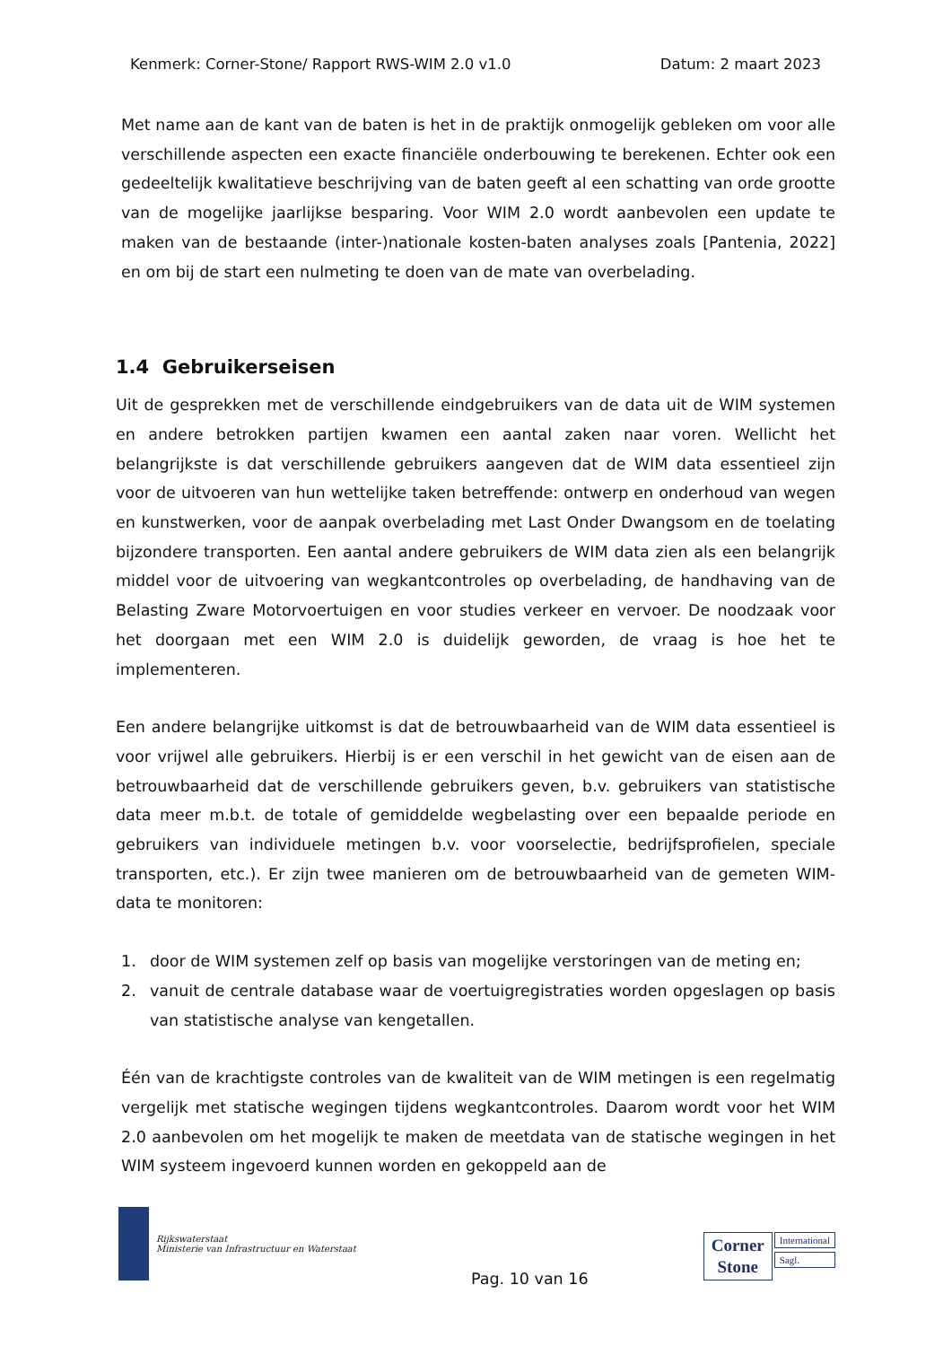Kenmerk: Corner-Stone/ Rapport RWS-WIM 2.0 v1.0 Datum: 2 maart 2023
Met name aan de kant van de baten is het in de praktijk onmogelijk gebleken om voor alle verschillende aspecten een exacte financiële onderbouwing te berekenen. Echter ook een gedeeltelijk kwalitatieve beschrijving van de baten geeft al een schatting van orde grootte van de mogelijke jaarlijkse besparing. Voor WIM 2.0 wordt aanbevolen een update te maken van de bestaande (inter-)nationale kosten-baten analyses zoals [Pantenia, 2022] en om bij de start een nulmeting te doen van de mate van overbelading.
1.4 Gebruikerseisen
Uit de gesprekken met de verschillende eindgebruikers van de data uit de WIM systemen en andere betrokken partijen kwamen een aantal zaken naar voren. Wellicht het belangrijkste is dat verschillende gebruikers aangeven dat de WIM data essentieel zijn voor de uitvoeren van hun wettelijke taken betreffende: ontwerp en onderhoud van wegen en kunstwerken, voor de aanpak overbelading met Last Onder Dwangsom en de toelating bijzondere transporten. Een aantal andere gebruikers de WIM data zien als een belangrijk middel voor de uitvoering van wegkantcontroles op overbelading, de handhaving van de Belasting Zware Motorvoertuigen en voor studies verkeer en vervoer. De noodzaak voor het doorgaan met een WIM 2.0 is duidelijk geworden, de vraag is hoe het te implementeren.
Een andere belangrijke uitkomst is dat de betrouwbaarheid van de WIM data essentieel is voor vrijwel alle gebruikers. Hierbij is er een verschil in het gewicht van de eisen aan de betrouwbaarheid dat de verschillende gebruikers geven, b.v. gebruikers van statistische data meer m.b.t. de totale of gemiddelde wegbelasting over een bepaalde periode en gebruikers van individuele metingen b.v. voor voorselectie, bedrijfsprofielen, speciale transporten, etc.). Er zijn twee manieren om de betrouwbaarheid van de gemeten WIM-data te monitoren:
1. door de WIM systemen zelf op basis van mogelijke verstoringen van de meting en;
2. vanuit de centrale database waar de voertuigregistraties worden opgeslagen op basis van statistische analyse van kengetallen.
Één van de krachtigste controles van de kwaliteit van de WIM metingen is een regelmatig vergelijk met statische wegingen tijdens wegkantcontroles. Daarom wordt voor het WIM 2.0 aanbevolen om het mogelijk te maken de meetdata van de statische wegingen in het WIM systeem ingevoerd kunnen worden en gekoppeld aan de
Rijkswaterstaat
Ministerie van Infrastructuur en Waterstaat
Pag. 10 van 16
Corner
Stone
International
Sagl.